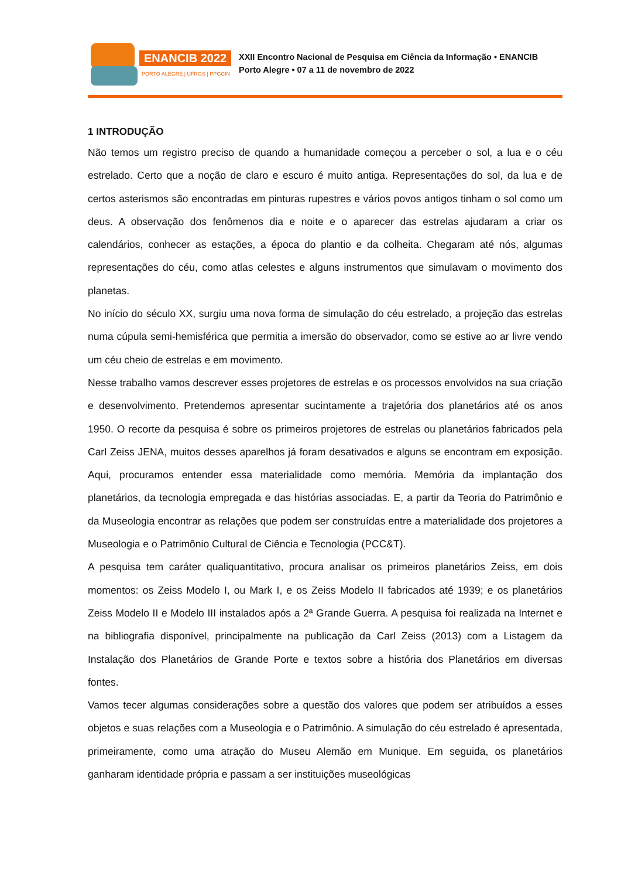ENANCIB 2022
PORTO ALEGRE | UFRGS | PPGCIN
XXII Encontro Nacional de Pesquisa em Ciência da Informação • ENANCIB
Porto Alegre • 07 a 11 de novembro de 2022
1 INTRODUÇÃO
Não temos um registro preciso de quando a humanidade começou a perceber o sol, a lua e o céu estrelado. Certo que a noção de claro e escuro é muito antiga. Representações do sol, da lua e de certos asterismos são encontradas em pinturas rupestres e vários povos antigos tinham o sol como um deus. A observação dos fenômenos dia e noite e o aparecer das estrelas ajudaram a criar os calendários, conhecer as estações, a época do plantio e da colheita. Chegaram até nós, algumas representações do céu, como atlas celestes e alguns instrumentos que simulavam o movimento dos planetas.
No início do século XX, surgiu uma nova forma de simulação do céu estrelado, a projeção das estrelas numa cúpula semi-hemisférica que permitia a imersão do observador, como se estive ao ar livre vendo um céu cheio de estrelas e em movimento.
Nesse trabalho vamos descrever esses projetores de estrelas e os processos envolvidos na sua criação e desenvolvimento. Pretendemos apresentar sucintamente a trajetória dos planetários até os anos 1950. O recorte da pesquisa é sobre os primeiros projetores de estrelas ou planetários fabricados pela Carl Zeiss JENA, muitos desses aparelhos já foram desativados e alguns se encontram em exposição. Aqui, procuramos entender essa materialidade como memória. Memória da implantação dos planetários, da tecnologia empregada e das histórias associadas. E, a partir da Teoria do Patrimônio e da Museologia encontrar as relações que podem ser construídas entre a materialidade dos projetores a Museologia e o Patrimônio Cultural de Ciência e Tecnologia (PCC&T).
A pesquisa tem caráter qualiquantitativo, procura analisar os primeiros planetários Zeiss, em dois momentos: os Zeiss Modelo I, ou Mark I, e os Zeiss Modelo II fabricados até 1939; e os planetários Zeiss Modelo II e Modelo III instalados após a 2ª Grande Guerra. A pesquisa foi realizada na Internet e na bibliografia disponível, principalmente na publicação da Carl Zeiss (2013) com a Listagem da Instalação dos Planetários de Grande Porte e textos sobre a história dos Planetários em diversas fontes.
Vamos tecer algumas considerações sobre a questão dos valores que podem ser atribuídos a esses objetos e suas relações com a Museologia e o Patrimônio. A simulação do céu estrelado é apresentada, primeiramente, como uma atração do Museu Alemão em Munique. Em seguida, os planetários ganharam identidade própria e passam a ser instituições museológicas